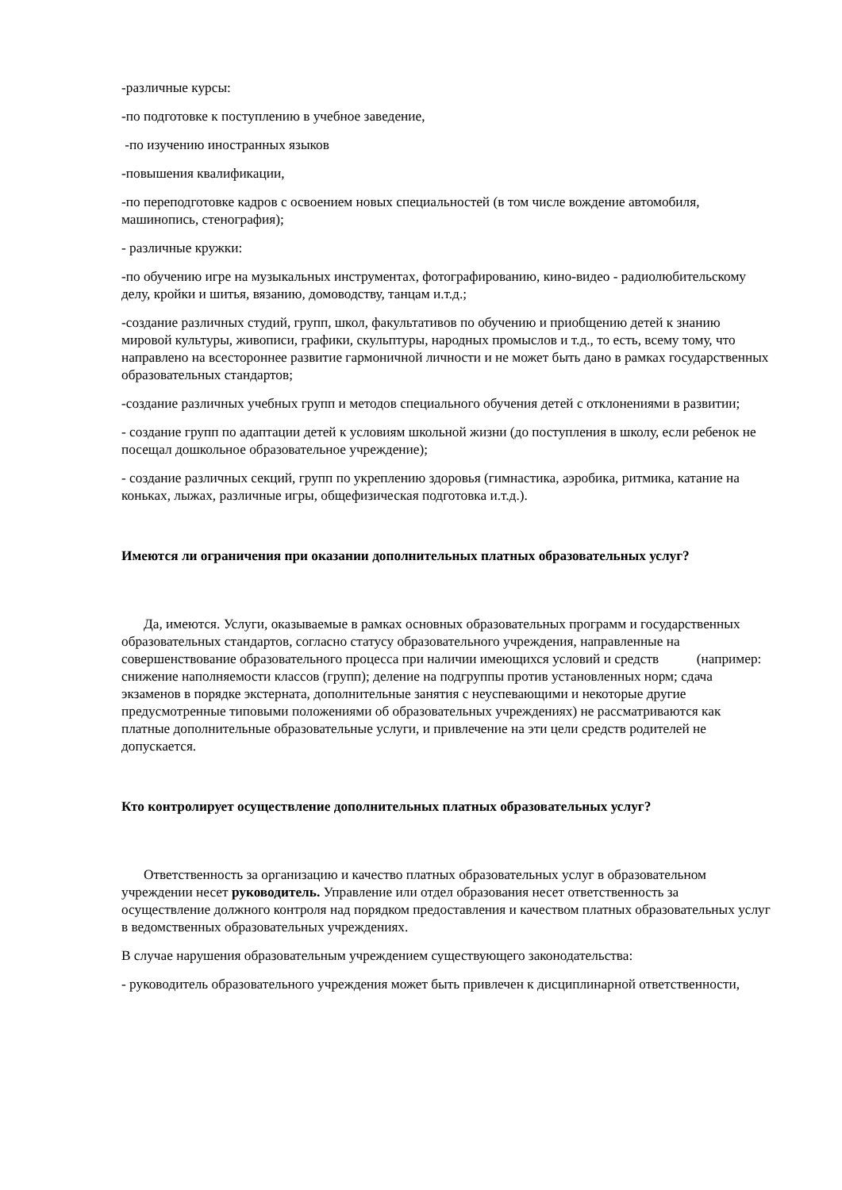-различные курсы:
-по подготовке к поступлению в учебное заведение,
-по изучению иностранных языков
-повышения квалификации,
-по переподготовке кадров с освоением новых специальностей (в том числе вождение автомобиля, машинопись, стенография);
- различные кружки:
-по обучению игре на музыкальных инструментах, фотографированию, кино-видео - радиолюбительскому делу, кройки и шитья, вязанию, домоводству, танцам и.т.д.;
-создание различных студий, групп, школ, факультативов по обучению и приобщению детей к знанию мировой культуры, живописи, графики, скульптуры, народных промыслов и т.д., то есть, всему тому, что направлено на всестороннее развитие гармоничной личности и не может быть дано в рамках государственных образовательных стандартов;
-создание различных учебных групп и методов специального обучения детей с отклонениями в развитии;
- создание групп по адаптации детей к условиям школьной жизни (до поступления в школу, если ребенок не посещал дошкольное образовательное учреждение);
- создание различных секций, групп по укреплению здоровья (гимнастика, аэробика, ритмика, катание на коньках, лыжах, различные игры, общефизическая подготовка и.т.д.).
Имеются ли ограничения при оказании дополнительных платных образовательных услуг?
Да, имеются. Услуги, оказываемые в рамках основных образовательных программ и государственных образовательных стандартов, согласно статусу образовательного учреждения, направленные на совершенствование образовательного процесса при наличии имеющихся условий и средств (например: снижение наполняемости классов (групп); деление на подгруппы против установленных норм; сдача экзаменов в порядке экстерната, дополнительные занятия с неуспевающими и некоторые другие предусмотренные типовыми положениями об образовательных учреждениях) не рассматриваются как платные дополнительные образовательные услуги, и привлечение на эти цели средств родителей не допускается.
Кто контролирует осуществление дополнительных платных образовательных услуг?
Ответственность за организацию и качество платных образовательных услуг в образовательном учреждении несет руководитель. Управление или отдел образования несет ответственность за осуществление должного контроля над порядком предоставления и качеством платных образовательных услуг в ведомственных образовательных учреждениях.
В случае нарушения образовательным учреждением существующего законодательства:
- руководитель образовательного учреждения может быть привлечен к дисциплинарной ответственности,